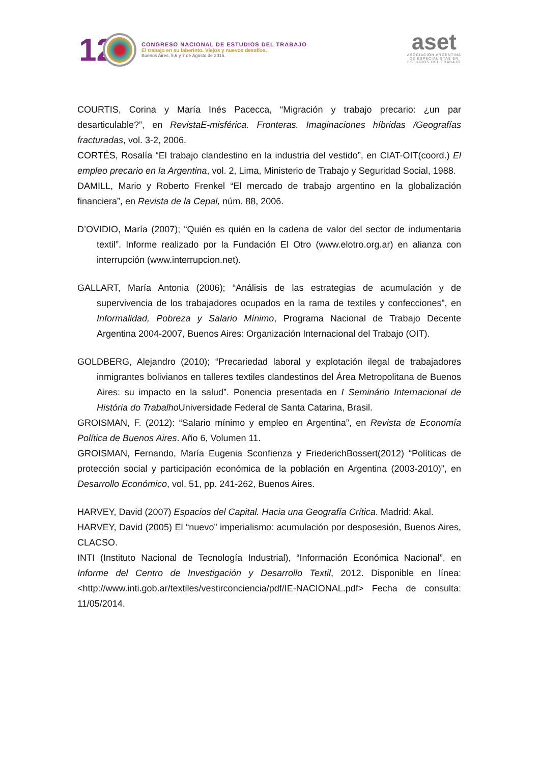12
CONGRESO NACIONAL DE ESTUDIOS DEL TRABAJO
El trabajo en su laberinto. Viejos y nuevos desafíos.
Buenos Aires, 5,6 y 7 de Agosto de 2015.
aset
ASOCIACIÓN ARGENTINA
DE ESPECIALISTAS EN
ESTUDIOS DEL TRABAJO
COURTIS, Corina y María Inés Pacecca, “Migración y trabajo precario: ¿un par desarticulable?”, en RevistaE-misférica. Fronteras. Imaginaciones híbridas /Geografías fracturadas, vol. 3-2, 2006.
CORTÉS, Rosalía “El trabajo clandestino en la industria del vestido”, en CIAT-OIT(coord.) El empleo precario en la Argentina, vol. 2, Lima, Ministerio de Trabajo y Seguridad Social, 1988.
DAMILL, Mario y Roberto Frenkel “El mercado de trabajo argentino en la globalización financiera”, en Revista de la Cepal, núm. 88, 2006.
D’OVIDIO, María (2007); “Quién es quién en la cadena de valor del sector de indumentaria textil”. Informe realizado por la Fundación El Otro (www.elotro.org.ar) en alianza con interrupción (www.interrupcion.net).
GALLART, María Antonia (2006); “Análisis de las estrategias de acumulación y de supervivencia de los trabajadores ocupados en la rama de textiles y confecciones”, en Informalidad, Pobreza y Salario Mínimo, Programa Nacional de Trabajo Decente Argentina 2004-2007, Buenos Aires: Organización Internacional del Trabajo (OIT).
GOLDBERG, Alejandro (2010); “Precariedad laboral y explotación ilegal de trabajadores inmigrantes bolivianos en talleres textiles clandestinos del Área Metropolitana de Buenos Aires: su impacto en la salud”. Ponencia presentada en I Seminário Internacional de História do Trabalho Universidade Federal de Santa Catarina, Brasil.
GROISMAN, F. (2012): “Salario mínimo y empleo en Argentina”, en Revista de Economía Política de Buenos Aires. Año 6, Volumen 11.
GROISMAN, Fernando, María Eugenia Sconfienza y FriederichBossert(2012) “Políticas de protección social y participación económica de la población en Argentina (2003-2010)”, en Desarrollo Económico, vol. 51, pp. 241-262, Buenos Aires.
HARVEY, David (2007) Espacios del Capital. Hacia una Geografía Crítica. Madrid: Akal.
HARVEY, David (2005) El “nuevo” imperialismo: acumulación por desposesión, Buenos Aires, CLACSO.
INTI (Instituto Nacional de Tecnología Industrial), “Información Económica Nacional”, en Informe del Centro de Investigación y Desarrollo Textil, 2012. Disponible en línea: <http://www.inti.gob.ar/textiles/vestirconciencia/pdf/IE-NACIONAL.pdf> Fecha de consulta: 11/05/2014.